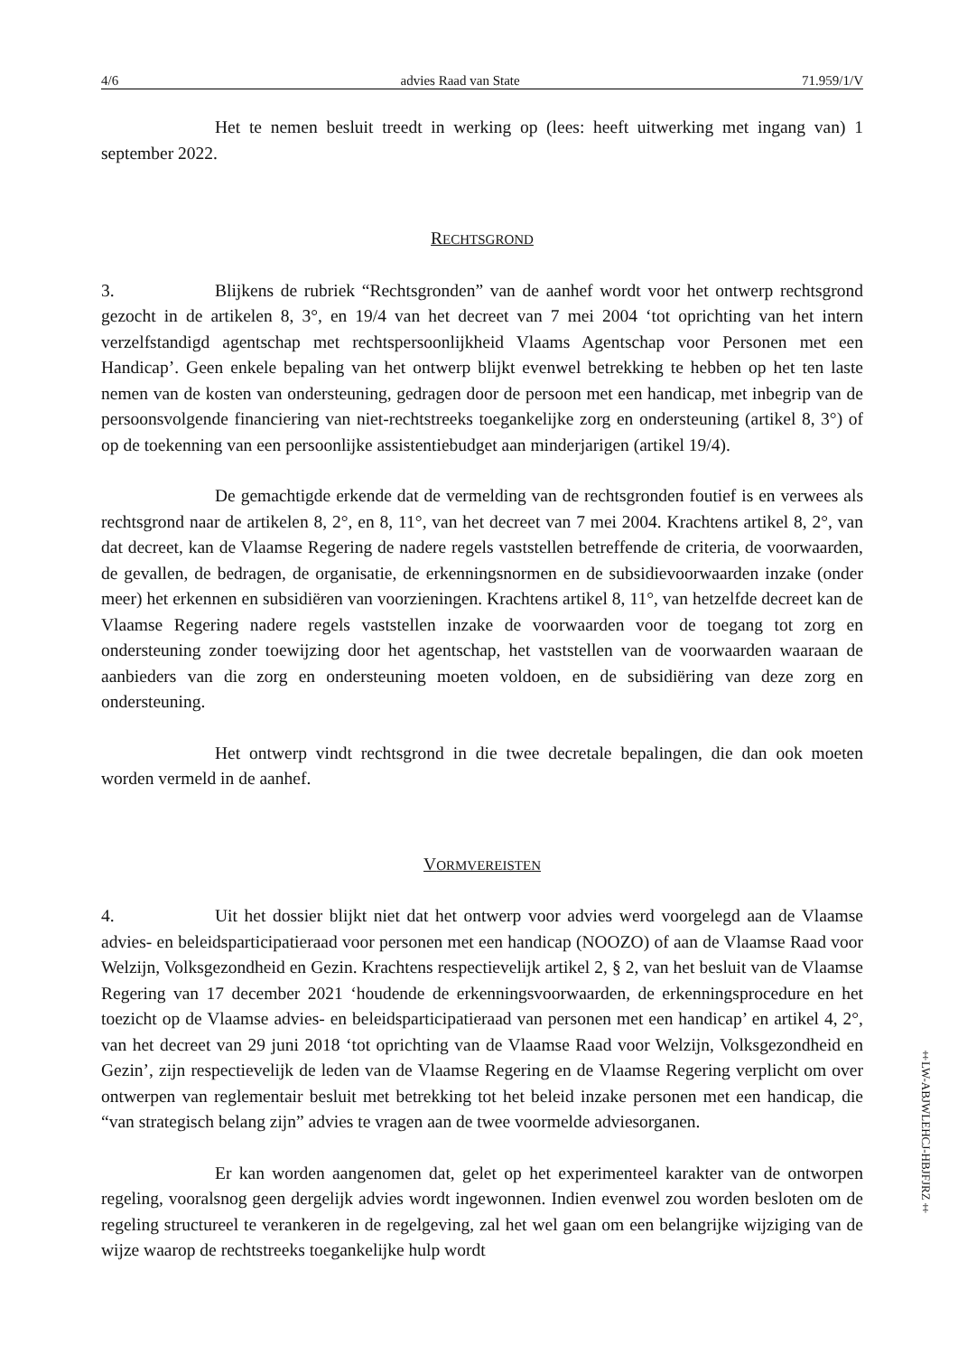4/6 advies Raad van State 71.959/1/V
Het te nemen besluit treedt in werking op (lees: heeft uitwerking met ingang van) 1 september 2022.
RECHTSGROND
3. Blijkens de rubriek “Rechtsgronden” van de aanhef wordt voor het ontwerp rechtsgrond gezocht in de artikelen 8, 3°, en 19/4 van het decreet van 7 mei 2004 ‘tot oprichting van het intern verzelfstandigd agentschap met rechtspersoonlijkheid Vlaams Agentschap voor Personen met een Handicap’. Geen enkele bepaling van het ontwerp blijkt evenwel betrekking te hebben op het ten laste nemen van de kosten van ondersteuning, gedragen door de persoon met een handicap, met inbegrip van de persoonsvolgende financiering van niet-rechtstreeks toegankelijke zorg en ondersteuning (artikel 8, 3°) of op de toekenning van een persoonlijke assistentiebudget aan minderjarigen (artikel 19/4).
De gemachtigde erkende dat de vermelding van de rechtsgronden foutief is en verwees als rechtsgrond naar de artikelen 8, 2°, en 8, 11°, van het decreet van 7 mei 2004. Krachtens artikel 8, 2°, van dat decreet, kan de Vlaamse Regering de nadere regels vaststellen betreffende de criteria, de voorwaarden, de gevallen, de bedragen, de organisatie, de erkenningsnormen en de subsidievoorwaarden inzake (onder meer) het erkennen en subsidiëren van voorzieningen. Krachtens artikel 8, 11°, van hetzelfde decreet kan de Vlaamse Regering nadere regels vaststellen inzake de voorwaarden voor de toegang tot zorg en ondersteuning zonder toewijzing door het agentschap, het vaststellen van de voorwaarden waaraan de aanbieders van die zorg en ondersteuning moeten voldoen, en de subsidiëring van deze zorg en ondersteuning.
Het ontwerp vindt rechtsgrond in die twee decretale bepalingen, die dan ook moeten worden vermeld in de aanhef.
VORMVEREISTEN
4. Uit het dossier blijkt niet dat het ontwerp voor advies werd voorgelegd aan de Vlaamse advies- en beleidsparticipatieraad voor personen met een handicap (NOOZO) of aan de Vlaamse Raad voor Welzijn, Volksgezondheid en Gezin. Krachtens respectievelijk artikel 2, § 2, van het besluit van de Vlaamse Regering van 17 december 2021 ‘houdende de erkenningsvoorwaarden, de erkenningsprocedure en het toezicht op de Vlaamse advies- en beleidsparticipatieraad van personen met een handicap’ en artikel 4, 2°, van het decreet van 29 juni 2018 ‘tot oprichting van de Vlaamse Raad voor Welzijn, Volksgezondheid en Gezin’, zijn respectievelijk de leden van de Vlaamse Regering en de Vlaamse Regering verplicht om over ontwerpen van reglementair besluit met betrekking tot het beleid inzake personen met een handicap, die “van strategisch belang zijn” advies te vragen aan de twee voormelde adviesorganen.
Er kan worden aangenomen dat, gelet op het experimenteel karakter van de ontworpen regeling, vooralsnog geen dergelijk advies wordt ingewonnen. Indien evenwel zou worden besloten om de regeling structureel te verankeren in de regelgeving, zal het wel gaan om een belangrijke wijziging van de wijze waarop de rechtstreeks toegankelijke hulp wordt
‡LW-ABJWLEHCJ-HBJFJRZ‡